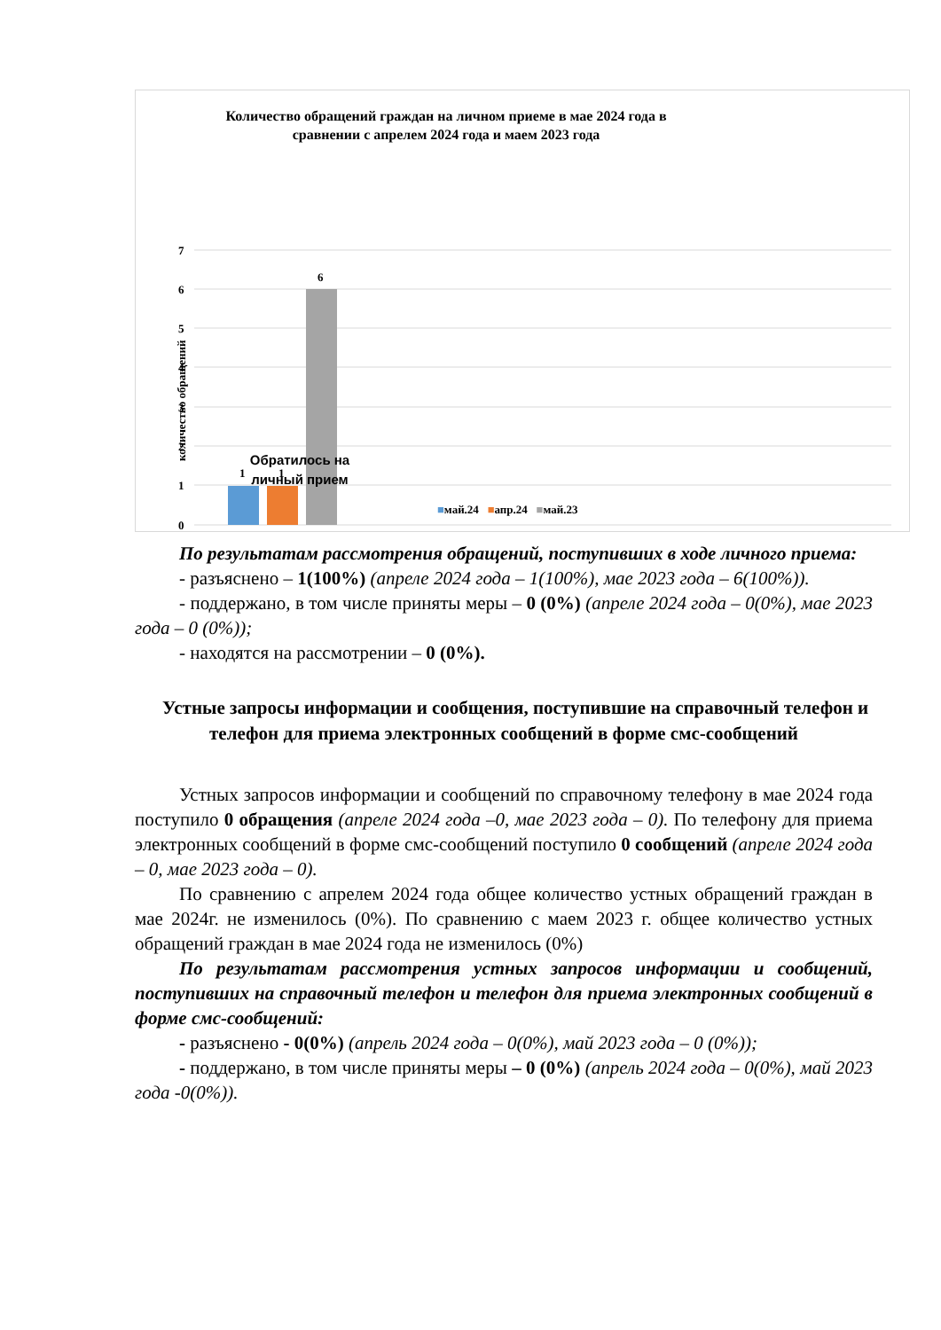Количество обращений граждан на личном приеме в мае 2024 года в сравнении с апрелем 2024 года и маем 2023 года
7
6
5
4
3
2
1
0
1
1
6
количество обращений
Обратилось на личный прием
■май.24 ■апр.24 ■май.23
По результатам рассмотрения обращений, поступивших в ходе личного приема:
- разъяснено – 1(100%) (апреле 2024 года – 1(100%), мае 2023 года – 6(100%)).
- поддержано, в том числе приняты меры – 0 (0%) (апреле 2024 года – 0(0%), мае 2023 года – 0 (0%));
- находятся на рассмотрении – 0 (0%).
Устные запросы информации и сообщения, поступившие на справочный телефон и телефон для приема электронных сообщений в форме смс-сообщений
Устных запросов информации и сообщений по справочному телефону в мае 2024 года поступило 0 обращения (апреле 2024 года –0, мае 2023 года – 0). По телефону для приема электронных сообщений в форме смс-сообщений поступило 0 сообщений (апреле 2024 года – 0, мае 2023 года – 0).
По сравнению с апрелем 2024 года общее количество устных обращений граждан в мае 2024г. не изменилось (0%). По сравнению с маем 2023 г. общее количество устных обращений граждан в мае 2024 года не изменилось (0%)
По результатам рассмотрения устных запросов информации и сообщений, поступивших на справочный телефон и телефон для приема электронных сообщений в форме смс-сообщений:
- разъяснено - 0(0%) (апрель 2024 года – 0(0%), май 2023 года – 0 (0%));
- поддержано, в том числе приняты меры – 0 (0%) (апрель 2024 года – 0(0%), май 2023 года -0(0%)).